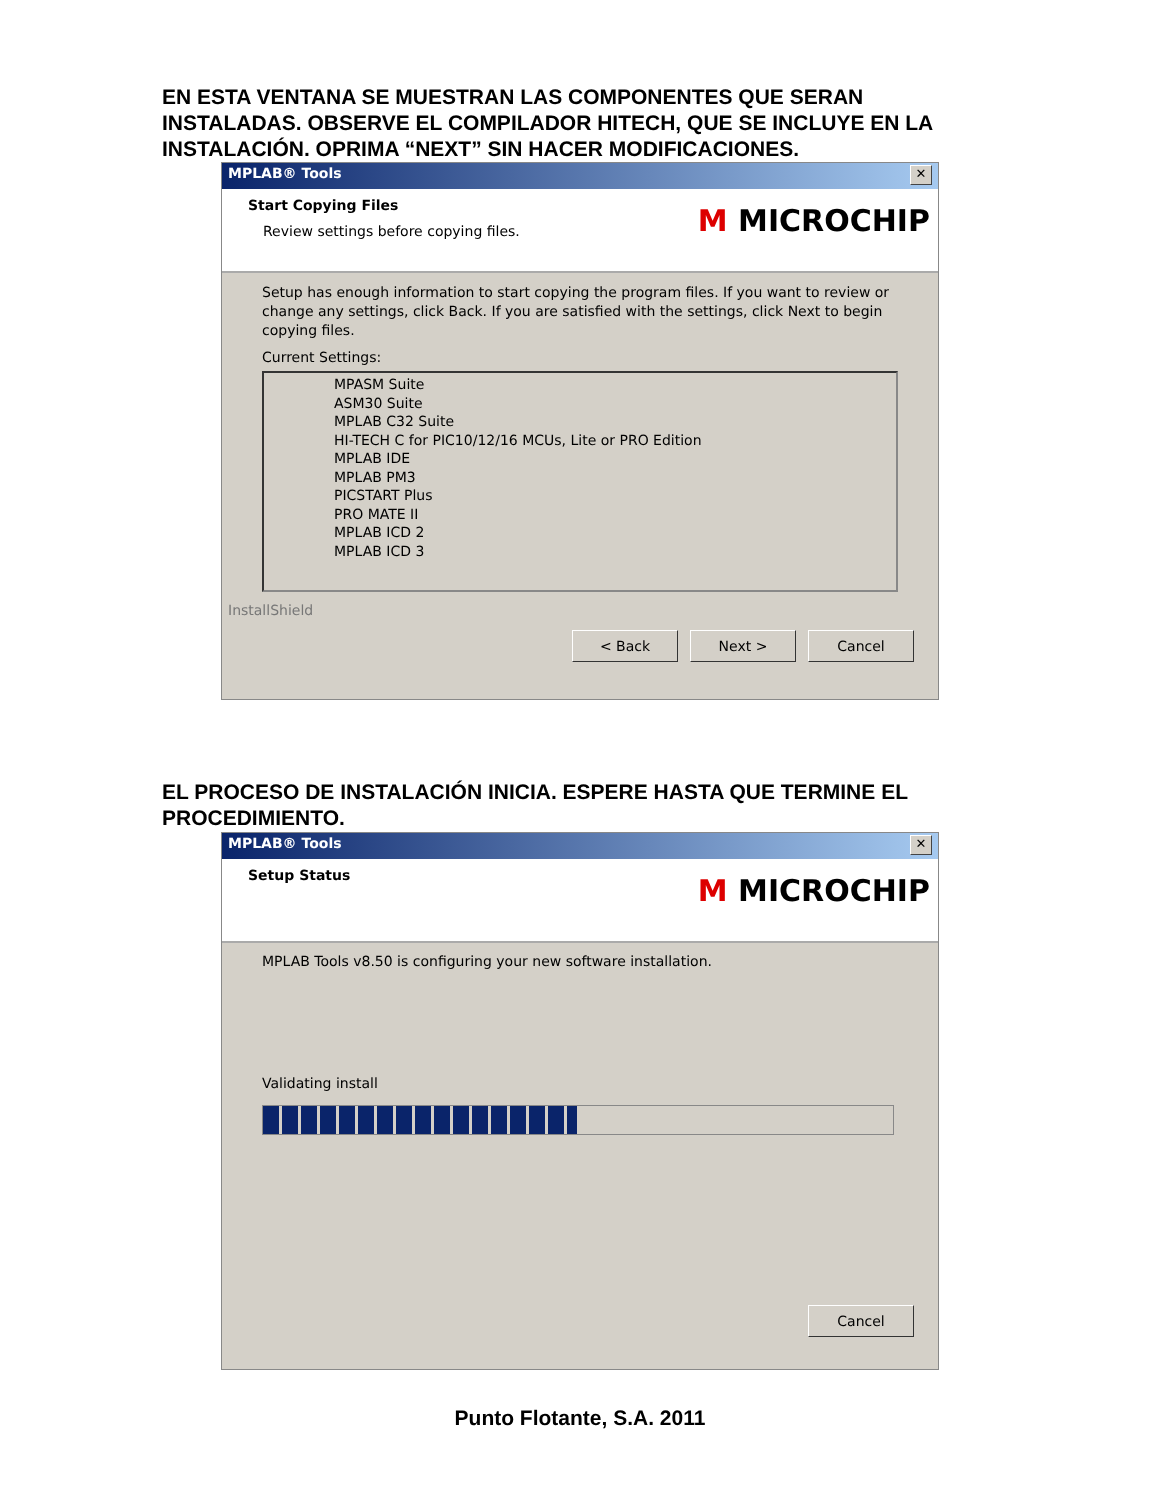EN ESTA VENTANA SE MUESTRAN LAS COMPONENTES QUE SERAN INSTALADAS. OBSERVE EL COMPILADOR HITECH, QUE SE INCLUYE EN LA INSTALACIÓN. OPRIMA “NEXT” SIN HACER MODIFICACIONES.
MPLAB® Tools ✕
Start Copying Files
Review settings before copying files.
M MICROCHIP
Setup has enough information to start copying the program files. If you want to review or change any settings, click Back. If you are satisfied with the settings, click Next to begin copying files.
Current Settings:
MPASM Suite
ASM30 Suite
MPLAB C32 Suite
HI-TECH C for PIC10/12/16 MCUs, Lite or PRO Edition
MPLAB IDE
MPLAB PM3
PICSTART Plus
PRO MATE II
MPLAB ICD 2
MPLAB ICD 3
InstallShield
< Back Next > Cancel
EL PROCESO DE INSTALACIÓN INICIA. ESPERE HASTA QUE TERMINE EL PROCEDIMIENTO.
MPLAB® Tools ✕
Setup Status
M MICROCHIP
MPLAB Tools v8.50 is configuring your new software installation.
Validating install
Cancel
Punto Flotante, S.A. 2011